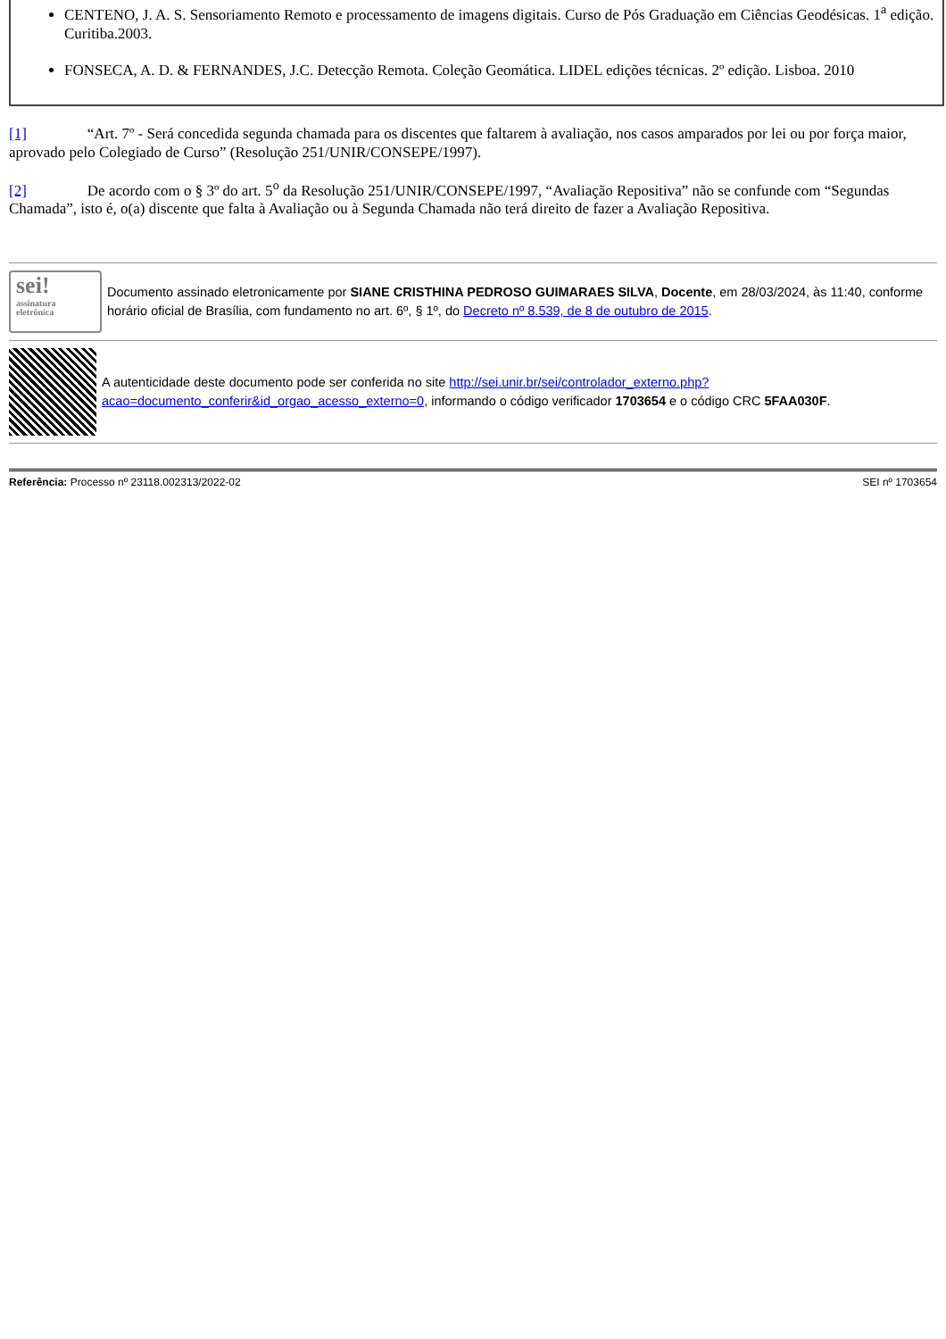CENTENO, J. A. S. Sensoriamento Remoto e processamento de imagens digitais. Curso de Pós Graduação em Ciências Geodésicas. 1<sup>a</sup> edição. Curitiba.2003.
FONSECA, A. D. & FERNANDES, J.C. Detecção Remota. Coleção Geomática. LIDEL edições técnicas. 2º edição. Lisboa. 2010
[1] “Art. 7º - Será concedida segunda chamada para os discentes que faltarem à avaliação, nos casos amparados por lei ou por força maior, aprovado pelo Colegiado de Curso” (Resolução 251/UNIR/CONSEPE/1997).
[2] De acordo com o § 3º do art. 5<sup>o</sup> da Resolução 251/UNIR/CONSEPE/1997, “Avaliação Repositiva” não se confunde com “Segundas Chamada”, isto é, o(a) discente que falta à Avaliação ou à Segunda Chamada não terá direito de fazer a Avaliação Repositiva.
sei!
assinatura
eletrônica
Documento assinado eletronicamente por SIANE CRISTHINA PEDROSO GUIMARAES SILVA, Docente, em 28/03/2024, às 11:40, conforme horário oficial de Brasília, com fundamento no art. 6º, § 1º, do Decreto nº 8.539, de 8 de outubro de 2015.
A autenticidade deste documento pode ser conferida no site http://sei.unir.br/sei/controlador_externo.php?acao=documento_conferir&id_orgao_acesso_externo=0, informando o código verificador 1703654 e o código CRC 5FAA030F.
Referência: Processo nº 23118.002313/2022-02 SEI nº 1703654